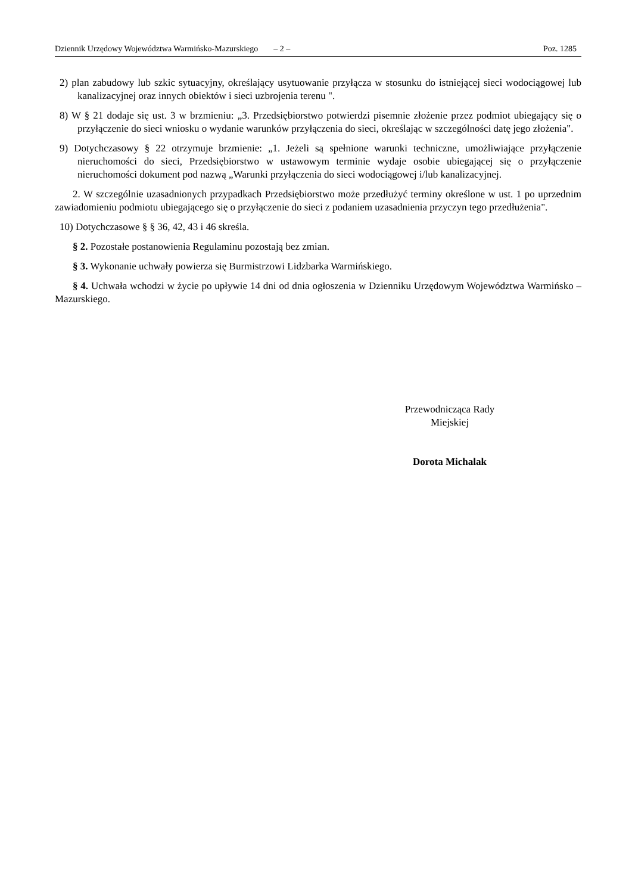Dziennik Urzędowy Województwa Warmińsko-Mazurskiego – 2 – Poz. 1285
2) plan zabudowy lub szkic sytuacyjny, określający usytuowanie przyłącza w stosunku do istniejącej sieci wodociągowej lub kanalizacyjnej oraz innych obiektów i sieci uzbrojenia terenu ".
8) W § 21 dodaje się ust. 3 w brzmieniu: „3. Przedsiębiorstwo potwierdzi pisemnie złożenie przez podmiot ubiegający się o przyłączenie do sieci wniosku o wydanie warunków przyłączenia do sieci, określając w szczególności datę jego złożenia".
9) Dotychczasowy § 22 otrzymuje brzmienie: „1. Jeżeli są spełnione warunki techniczne, umożliwiające przyłączenie nieruchomości do sieci, Przedsiębiorstwo w ustawowym terminie wydaje osobie ubiegającej się o przyłączenie nieruchomości dokument pod nazwą „Warunki przyłączenia do sieci wodociągowej i/lub kanalizacyjnej.
2. W szczególnie uzasadnionych przypadkach Przedsiębiorstwo może przedłużyć terminy określone w ust. 1 po uprzednim zawiadomieniu podmiotu ubiegającego się o przyłączenie do sieci z podaniem uzasadnienia przyczyn tego przedłużenia".
10) Dotychczasowe § § 36, 42, 43 i 46 skreśla.
§ 2. Pozostałe postanowienia Regulaminu pozostają bez zmian.
§ 3. Wykonanie uchwały powierza się Burmistrzowi Lidzbarka Warmińskiego.
§ 4. Uchwała wchodzi w życie po upływie 14 dni od dnia ogłoszenia w Dzienniku Urzędowym Województwa Warmińsko – Mazurskiego.
Przewodnicząca Rady
Miejskiej
Dorota Michalak